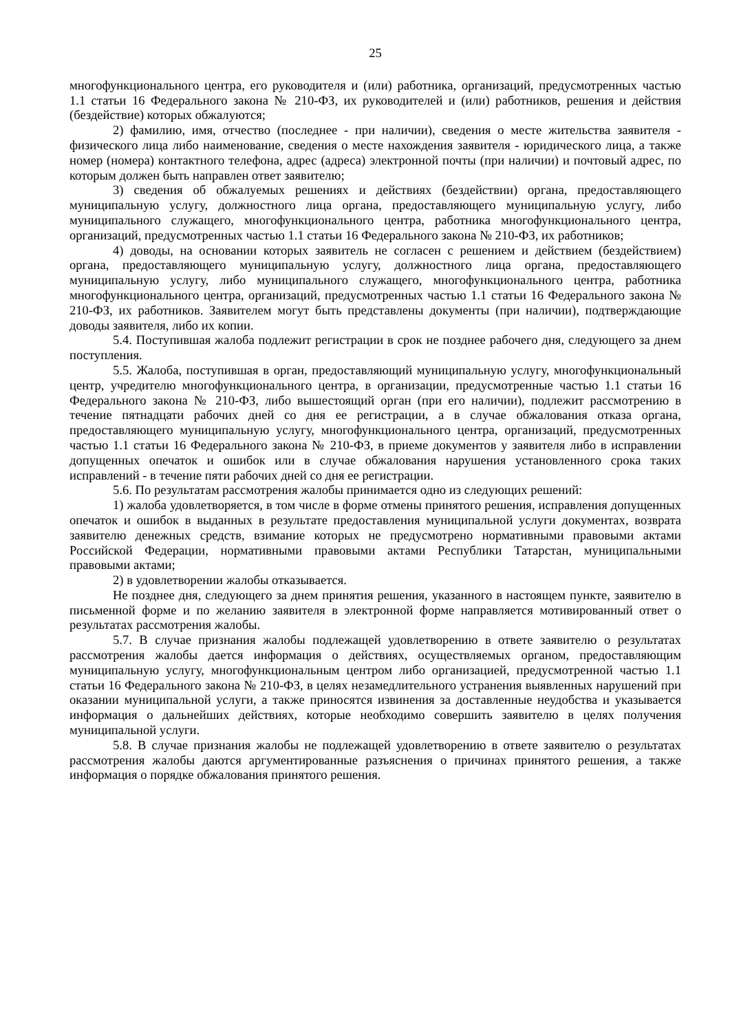25
многофункционального центра, его руководителя и (или) работника, организаций, предусмотренных частью 1.1 статьи 16 Федерального закона № 210-ФЗ, их руководителей и (или) работников, решения и действия (бездействие) которых обжалуются;
2) фамилию, имя, отчество (последнее - при наличии), сведения о месте жительства заявителя - физического лица либо наименование, сведения о месте нахождения заявителя - юридического лица, а также номер (номера) контактного телефона, адрес (адреса) электронной почты (при наличии) и почтовый адрес, по которым должен быть направлен ответ заявителю;
3) сведения об обжалуемых решениях и действиях (бездействии) органа, предоставляющего муниципальную услугу, должностного лица органа, предоставляющего муниципальную услугу, либо муниципального служащего, многофункционального центра, работника многофункционального центра, организаций, предусмотренных частью 1.1 статьи 16 Федерального закона № 210-ФЗ, их работников;
4) доводы, на основании которых заявитель не согласен с решением и действием (бездействием) органа, предоставляющего муниципальную услугу, должностного лица органа, предоставляющего муниципальную услугу, либо муниципального служащего, многофункционального центра, работника многофункционального центра, организаций, предусмотренных частью 1.1 статьи 16 Федерального закона № 210-ФЗ, их работников. Заявителем могут быть представлены документы (при наличии), подтверждающие доводы заявителя, либо их копии.
5.4. Поступившая жалоба подлежит регистрации в срок не позднее рабочего дня, следующего за днем поступления.
5.5. Жалоба, поступившая в орган, предоставляющий муниципальную услугу, многофункциональный центр, учредителю многофункционального центра, в организации, предусмотренные частью 1.1 статьи 16 Федерального закона № 210-ФЗ, либо вышестоящий орган (при его наличии), подлежит рассмотрению в течение пятнадцати рабочих дней со дня ее регистрации, а в случае обжалования отказа органа, предоставляющего муниципальную услугу, многофункционального центра, организаций, предусмотренных частью 1.1 статьи 16 Федерального закона № 210-ФЗ, в приеме документов у заявителя либо в исправлении допущенных опечаток и ошибок или в случае обжалования нарушения установленного срока таких исправлений - в течение пяти рабочих дней со дня ее регистрации.
5.6. По результатам рассмотрения жалобы принимается одно из следующих решений:
1) жалоба удовлетворяется, в том числе в форме отмены принятого решения, исправления допущенных опечаток и ошибок в выданных в результате предоставления муниципальной услуги документах, возврата заявителю денежных средств, взимание которых не предусмотрено нормативными правовыми актами Российской Федерации, нормативными правовыми актами Республики Татарстан, муниципальными правовыми актами;
2) в удовлетворении жалобы отказывается.
Не позднее дня, следующего за днем принятия решения, указанного в настоящем пункте, заявителю в письменной форме и по желанию заявителя в электронной форме направляется мотивированный ответ о результатах рассмотрения жалобы.
5.7. В случае признания жалобы подлежащей удовлетворению в ответе заявителю о результатах рассмотрения жалобы дается информация о действиях, осуществляемых органом, предоставляющим муниципальную услугу, многофункциональным центром либо организацией, предусмотренной частью 1.1 статьи 16 Федерального закона № 210-ФЗ, в целях незамедлительного устранения выявленных нарушений при оказании муниципальной услуги, а также приносятся извинения за доставленные неудобства и указывается информация о дальнейших действиях, которые необходимо совершить заявителю в целях получения муниципальной услуги.
5.8. В случае признания жалобы не подлежащей удовлетворению в ответе заявителю о результатах рассмотрения жалобы даются аргументированные разъяснения о причинах принятого решения, а также информация о порядке обжалования принятого решения.